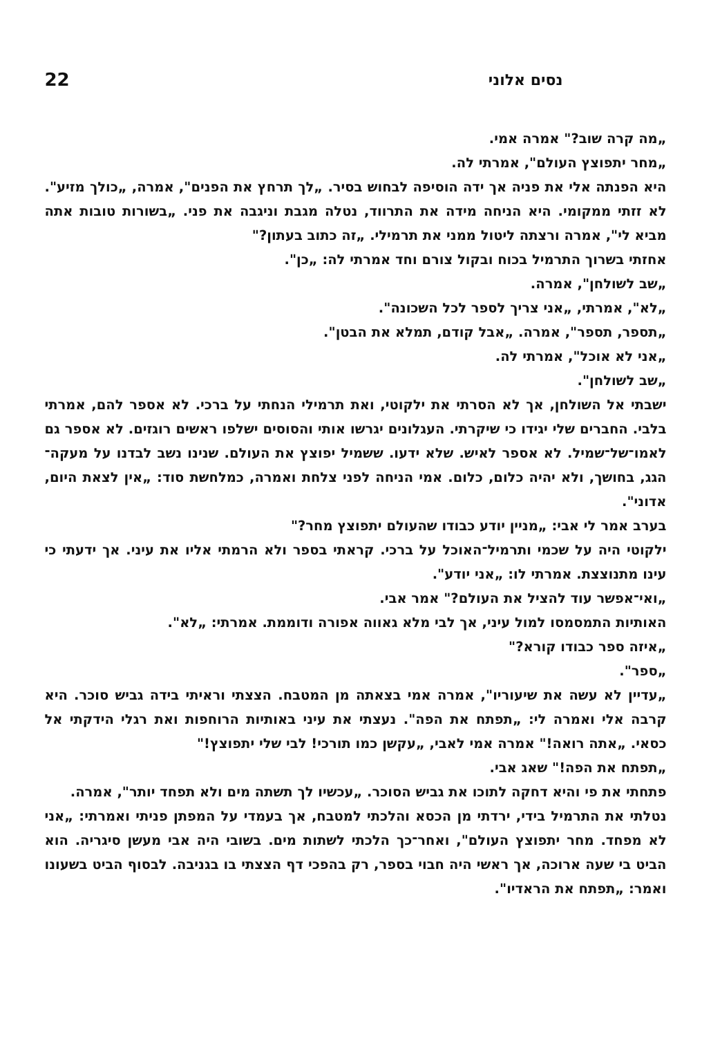נסים אלוני 22
„מה קרה שוב?" אמרה אמי.
„מחר יתפוצץ העולם", אמרתי לה.
היא הפנתה אלי את פניה אך ידה הוסיפה לבחוש בסיר. „לך תרחץ את הפנים", אמרה, „כולך מזיע". לא זזתי ממקומי. היא הניחה מידה את התרווד, נטלה מגבת וניגבה את פני. „בשורות טובות אתה מביא לי", אמרה ורצתה ליטול ממני את תרמילי. „זה כתוב בעתון?"
אחזתי בשרוך התרמיל בכוח ובקול צורם וחד אמרתי לה: „כן".
„שב לשולחן", אמרה.
„לא", אמרתי, „אני צריך לספר לכל השכונה".
„תספר, תספר", אמרה. „אבל קודם, תמלא את הבטן".
„אני לא אוכל", אמרתי לה.
„שב לשולחן".
ישבתי אל השולחן, אך לא הסרתי את ילקוטי, ואת תרמילי הנחתי על ברכי. לא אספר להם, אמרתי בלבי. החברים שלי יגידו כי שיקרתי. העגלונים יגרשו אותי והסוסים ישלפו ראשים רוגזים. לא אספר גם לאמו־של־שמיל. לא אספר לאיש. שלא ידעו. ששמיל יפוצץ את העולם. שנינו נשב לבדנו על מעקה־הגג, בחושך, ולא יהיה כלום, כלום. אמי הניחה לפני צלחת ואמרה, כמלחשת סוד: „אין לצאת היום, אדוני".
בערב אמר לי אבי: „מניין יודע כבודו שהעולם יתפוצץ מחר?"
ילקוטי היה על שכמי ותרמיל־האוכל על ברכי. קראתי בספר ולא הרמתי אליו את עיני. אך ידעתי כי עינו מתנוצצת. אמרתי לו: „אני יודע".
„ואי־אפשר עוד להציל את העולם?" אמר אבי.
האותיות התמסמסו למול עיני, אך לבי מלא גאווה אפורה ודוממת. אמרתי: „לא".
„איזה ספר כבודו קורא?"
„ספר".
„עדיין לא עשה את שיעוריו", אמרה אמי בצאתה מן המטבח. הצצתי וראיתי בידה גביש סוכר. היא קרבה אלי ואמרה לי: „תפתח את הפה". נעצתי את עיני באותיות הרוחפות ואת רגלי הידקתי אל כסאי. „אתה רואה!" אמרה אמי לאבי, „עקשן כמו תורכי! לבי שלי יתפוצץ!"
„תפתח את הפה!" שאג אבי.
פתחתי את פי והיא דחקה לתוכו את גביש הסוכר. „עכשיו לך תשתה מים ולא תפחד יותר", אמרה.
נטלתי את התרמיל בידי, ירדתי מן הכסא והלכתי למטבח, אך בעמדי על המפתן פניתי ואמרתי: „אני לא מפחד. מחר יתפוצץ העולם", ואחר־כך הלכתי לשתות מים. בשובי היה אבי מעשן סיגריה. הוא הביט בי שעה ארוכה, אך ראשי היה חבוי בספר, רק בהפכי דף הצצתי בו בגניבה. לבסוף הביט בשעונו ואמר: „תפתח את הראדיו".